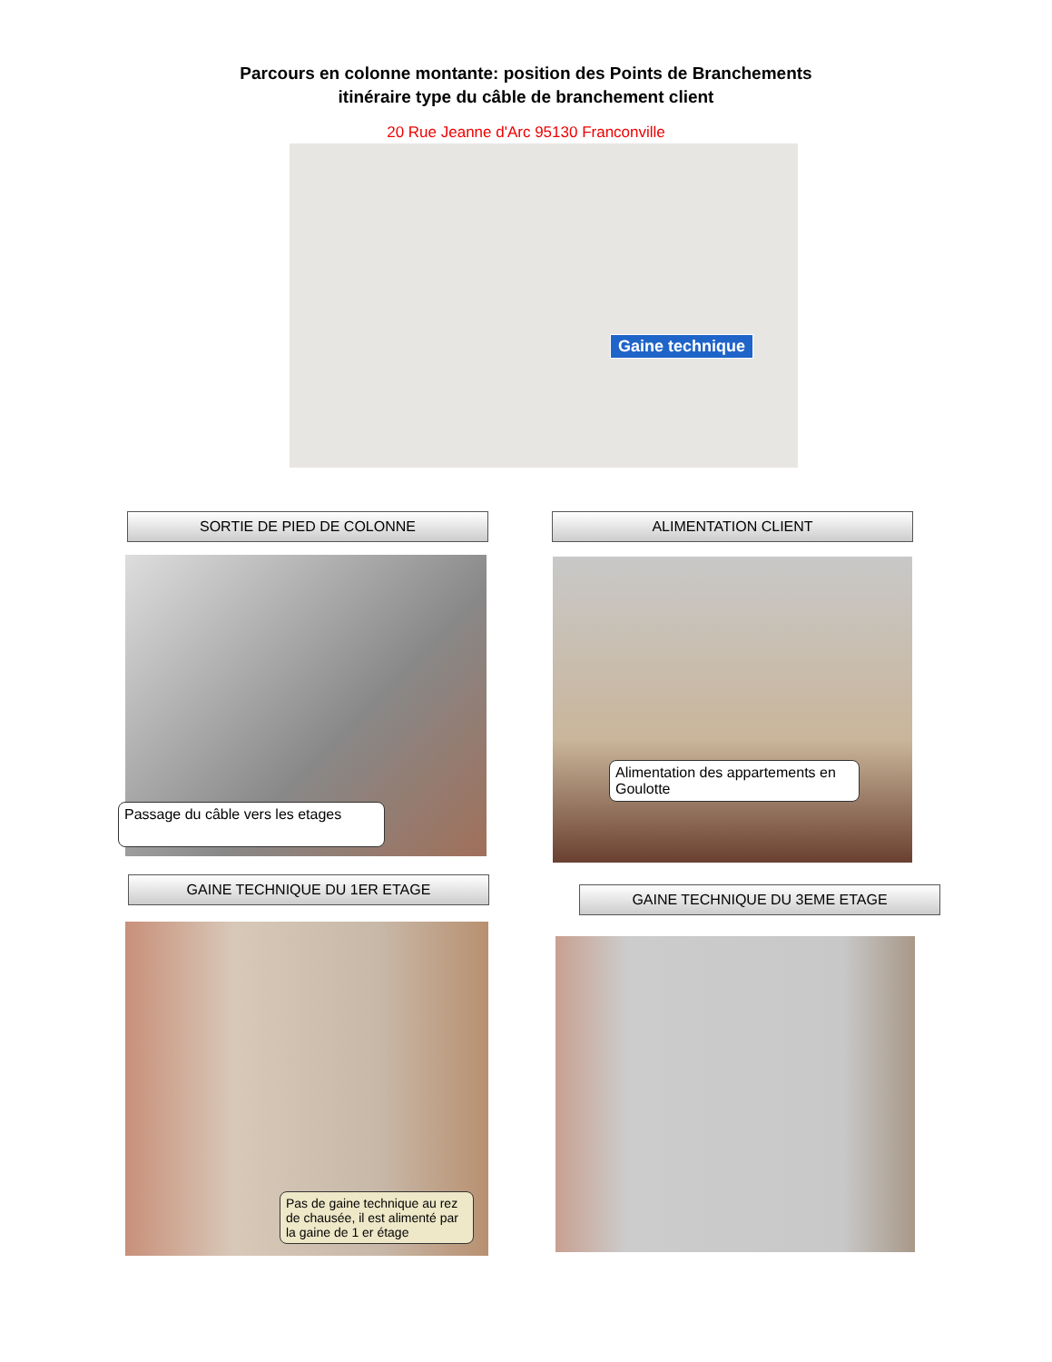Parcours en colonne montante: position des Points de Branchements
itinéraire type du câble de branchement client
20 Rue Jeanne d'Arc 95130 Franconville
Gaine technique
SORTIE DE PIED DE COLONNE
Passage du câble vers les etages
ALIMENTATION CLIENT
Alimentation des appartements en Goulotte
GAINE TECHNIQUE DU 1ER ETAGE
Pas de gaine technique au rez de chausée, il est alimenté par la gaine de 1 er étage
GAINE TECHNIQUE DU 3EME ETAGE